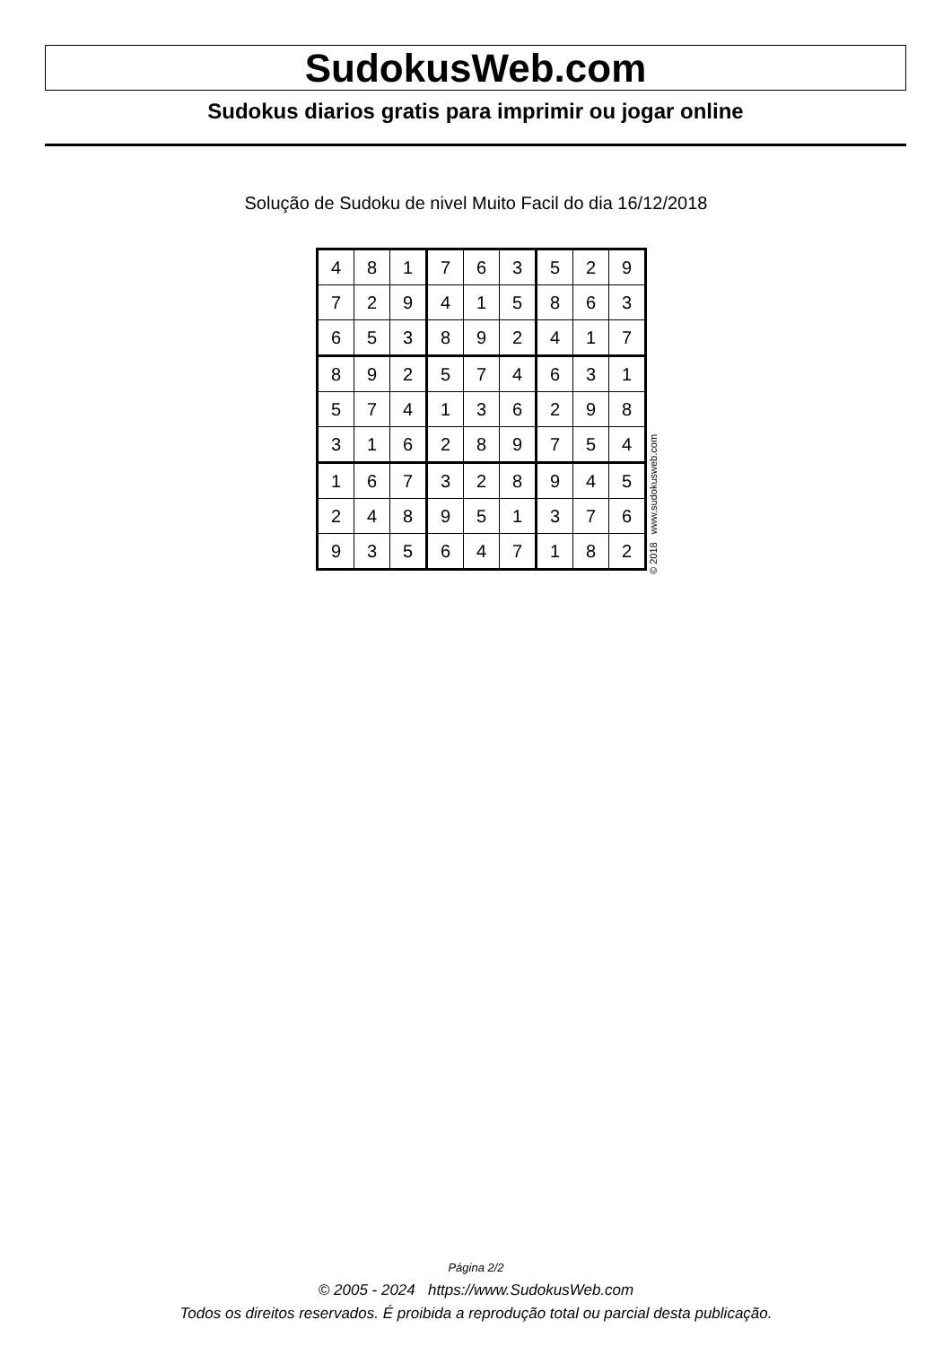SudokusWeb.com
Sudokus diarios gratis para imprimir ou jogar online
Solução de Sudoku de nivel Muito Facil do dia 16/12/2018
| 4 | 8 | 1 | 7 | 6 | 3 | 5 | 2 | 9 |
| 7 | 2 | 9 | 4 | 1 | 5 | 8 | 6 | 3 |
| 6 | 5 | 3 | 8 | 9 | 2 | 4 | 1 | 7 |
| 8 | 9 | 2 | 5 | 7 | 4 | 6 | 3 | 1 |
| 5 | 7 | 4 | 1 | 3 | 6 | 2 | 9 | 8 |
| 3 | 1 | 6 | 2 | 8 | 9 | 7 | 5 | 4 |
| 1 | 6 | 7 | 3 | 2 | 8 | 9 | 4 | 5 |
| 2 | 4 | 8 | 9 | 5 | 1 | 3 | 7 | 6 |
| 9 | 3 | 5 | 6 | 4 | 7 | 1 | 8 | 2 |
© 2018 www.sudokusweb.com
Página 2/2
© 2005 - 2024 https://www.SudokusWeb.com
Todos os direitos reservados. É proibida a reprodução total ou parcial desta publicação.